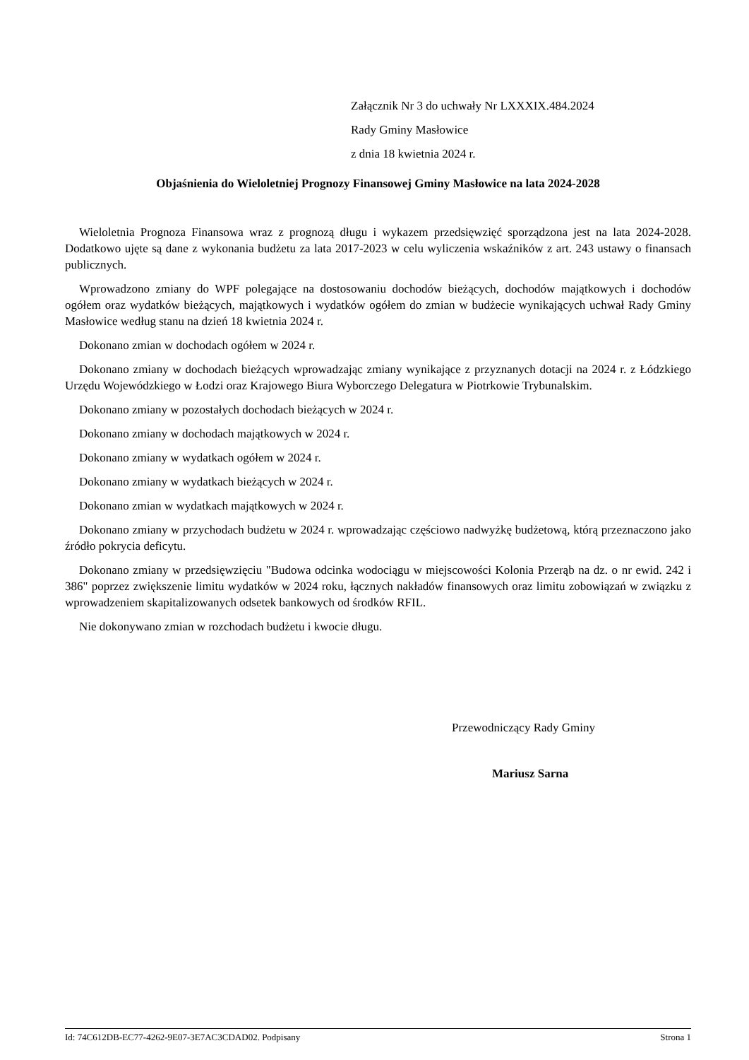Załącznik Nr 3 do uchwały Nr LXXXIX.484.2024
Rady Gminy Masłowice
z dnia 18 kwietnia 2024 r.
Objaśnienia do Wieloletniej Prognozy Finansowej Gminy Masłowice na lata 2024-2028
Wieloletnia Prognoza Finansowa wraz z prognozą długu i wykazem przedsięwzięć sporządzona jest na lata 2024-2028. Dodatkowo ujęte są dane z wykonania budżetu za lata 2017-2023 w celu wyliczenia wskaźników z art. 243 ustawy o finansach publicznych.
Wprowadzono zmiany do WPF polegające na dostosowaniu dochodów bieżących, dochodów majątkowych i dochodów ogółem oraz wydatków bieżących, majątkowych i wydatków ogółem do zmian w budżecie wynikających uchwał Rady Gminy Masłowice według stanu na dzień 18 kwietnia 2024 r.
Dokonano zmian w dochodach ogółem w 2024 r.
Dokonano zmiany w dochodach bieżących wprowadzając zmiany wynikające z przyznanych dotacji na 2024 r. z Łódzkiego Urzędu Wojewódzkiego w Łodzi oraz Krajowego Biura Wyborczego Delegatura w Piotrkowie Trybunalskim.
Dokonano zmiany w pozostałych dochodach bieżących w 2024 r.
Dokonano zmiany w dochodach majątkowych w 2024 r.
Dokonano zmiany w wydatkach ogółem w 2024 r.
Dokonano zmiany w wydatkach bieżących w 2024 r.
Dokonano zmian w wydatkach majątkowych w 2024 r.
Dokonano zmiany w przychodach budżetu w 2024 r. wprowadzając częściowo nadwyżkę budżetową, którą przeznaczono jako źródło pokrycia deficytu.
Dokonano zmiany w przedsięwzięciu "Budowa odcinka wodociągu w miejscowości Kolonia Przerąb na dz. o nr ewid. 242 i 386" poprzez zwiększenie limitu wydatków w 2024 roku, łącznych nakładów finansowych oraz limitu zobowiązań w związku z wprowadzeniem skapitalizowanych odsetek bankowych od środków RFIL.
Nie dokonywano zmian w rozchodach budżetu i kwocie długu.
Przewodniczący Rady Gminy
Mariusz Sarna
Id: 74C612DB-EC77-4262-9E07-3E7AC3CDAD02. Podpisany Strona 1